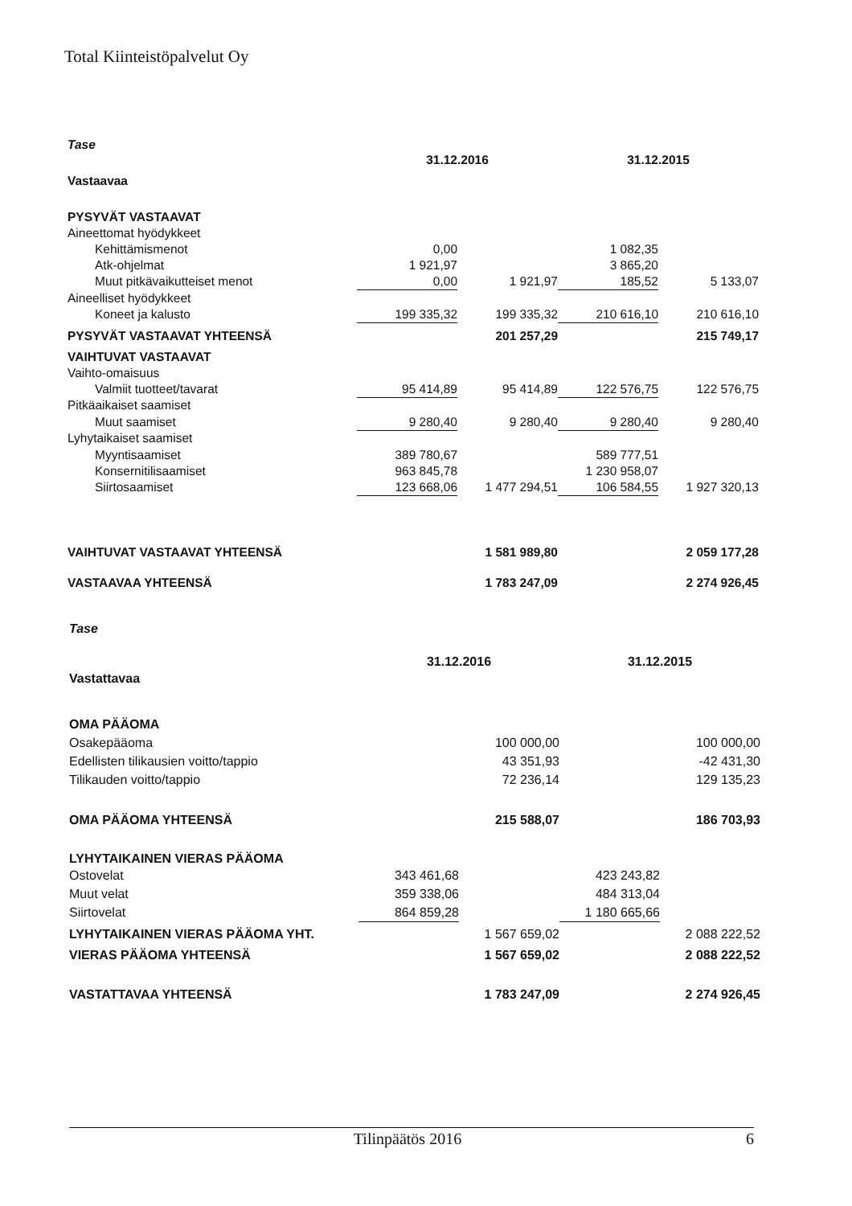Total Kiinteistöpalvelut Oy
| Tase | | | | |
| Vastaavaa | 31.12.2016 | | 31.12.2015 | |
| PYSYVÄT VASTAAVAT | | | | |
| Aineettomat hyödykkeet | | | | |
| Kehittämismenot | 0,00 | | 1 082,35 | |
| Atk-ohjelmat | 1 921,97 | | 3 865,20 | |
| Muut pitkävaikutteiset menot | 0,00 | 1 921,97 | 185,52 | 5 133,07 |
| Aineelliset hyödykkeet | | | | |
| Koneet ja kalusto | 199 335,32 | 199 335,32 | 210 616,10 | 210 616,10 |
| PYSYVÄT VASTAAVAT YHTEENSÄ | | 201 257,29 | | 215 749,17 |
| VAIHTUVAT VASTAAVAT | | | | |
| Vaihto-omaisuus | | | | |
| Valmiit tuotteet/tavarat | 95 414,89 | 95 414,89 | 122 576,75 | 122 576,75 |
| Pitkäaikaiset saamiset | | | | |
| Muut saamiset | 9 280,40 | 9 280,40 | 9 280,40 | 9 280,40 |
| Lyhytaikaiset saamiset | | | | |
| Myyntisaamiset | 389 780,67 | | 589 777,51 | |
| Konsernitilisaamiset | 963 845,78 | | 1 230 958,07 | |
| Siirtosaamiset | 123 668,06 | 1 477 294,51 | 106 584,55 | 1 927 320,13 |
| VAIHTUVAT VASTAAVAT YHTEENSÄ | | 1 581 989,80 | | 2 059 177,28 |
| VASTAAVAA YHTEENSÄ | | 1 783 247,09 | | 2 274 926,45 |
| Tase | | | | |
| Vastattavaa | 31.12.2016 | | 31.12.2015 | |
| OMA PÄÄOMA | | | | |
| Osakepääoma | | 100 000,00 | | 100 000,00 |
| Edellisten tilikausien voitto/tappio | | 43 351,93 | | -42 431,30 |
| Tilikauden voitto/tappio | | 72 236,14 | | 129 135,23 |
| OMA PÄÄOMA YHTEENSÄ | | 215 588,07 | | 186 703,93 |
| LYHYTAIKAINEN VIERAS PÄÄOMA | | | | |
| Ostovelat | 343 461,68 | | 423 243,82 | |
| Muut velat | 359 338,06 | | 484 313,04 | |
| Siirtovelat | 864 859,28 | | 1 180 665,66 | |
| LYHYTAIKAINEN VIERAS PÄÄOMA YHT. | | 1 567 659,02 | | 2 088 222,52 |
| VIERAS PÄÄOMA YHTEENSÄ | | 1 567 659,02 | | 2 088 222,52 |
| VASTATTAVAA YHTEENSÄ | | 1 783 247,09 | | 2 274 926,45 |
Tilinpäätös 2016 6